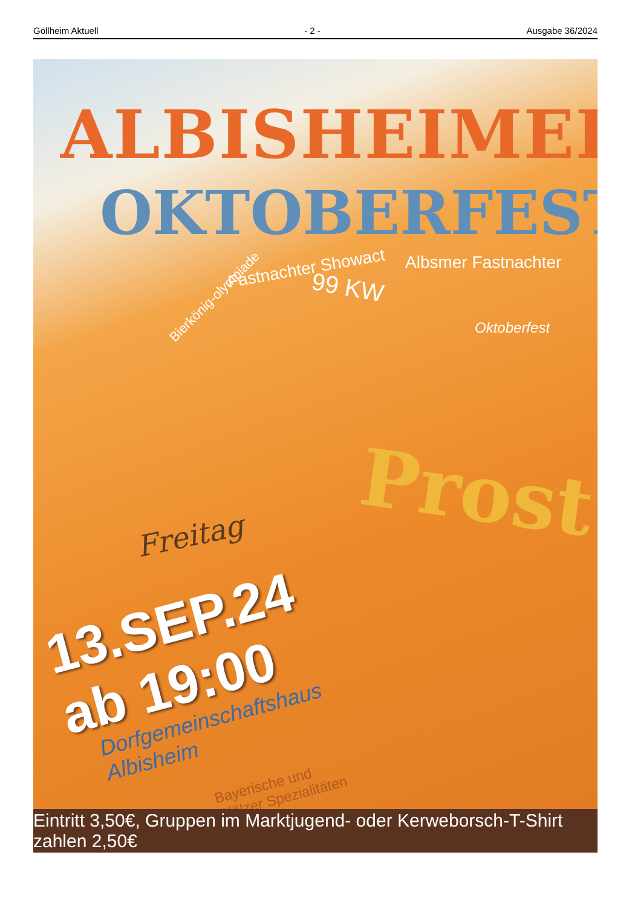Göllheim Aktuell - 2 - Ausgabe 36/2024
ALBISHEIMER
OKTOBERFEST
Albsmer Fastnachter
Bierkönig-olympiade
Fastnachter Showact
99 KW
Oktoberfest
Prost
Freitag
13.SEP.24
ab 19:00
Dorfgemeinschaftshaus
Albisheim
Bayerische und
Pfälzer Spezialitäten
Eintritt 3,50€, Gruppen im Marktjugend- oder Kerweborsch-T-Shirt zahlen 2,50€